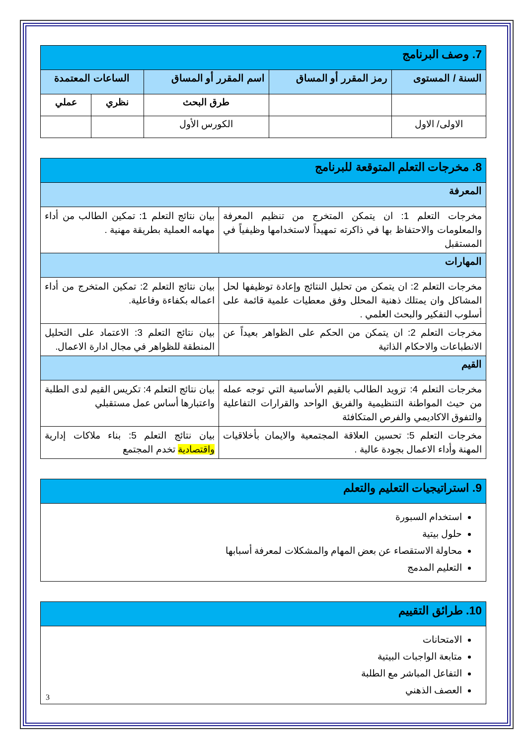| 7. وصف البرنامج | | | | |
| السنة / المستوى | رمز المقرر أو المساق | اسم المقرر أو المساق | الساعات المعتمدة | |
| | | طرق البحث | نظري | عملي |
| الاولى/ الاول | | الكورس الأول | | |
| 8. مخرجات التعلم المتوقعة للبرنامج | |
| المعرفة | |
| مخرجات التعلم 1: ان يتمكن المتخرج من تنظيم المعرفة والمعلومات والاحتفاظ بها في ذاكرته تمهيداً لاستخدامها وظيفياً في المستقبل | بيان نتائج التعلم 1: تمكين الطالب من أداء مهامه العملية بطريقة مهنية . |
| المهارات | |
| مخرجات التعلم 2: ان يتمكن من تحليل النتائج وإعادة توظيفها لحل المشاكل وان يمتلك ذهنية المحلل وفق معطيات علمية قائمة على أسلوب التفكير والبحث العلمي . | بيان نتائج التعلم 2: تمكين المتخرج من أداء اعماله بكفاءة وفاعلية. |
| مخرجات التعلم 2: ان يتمكن من الحكم على الظواهر بعيداً عن الانطباعات والاحكام الذاتية | بيان نتائج التعلم 3: الاعتماد على التحليل المنطقة للظواهر في مجال ادارة الاعمال. |
| القيم | |
| مخرجات التعلم 4: تزويد الطالب بالقيم الأساسية التي توجه عمله من حيث المواطنة التنظيمية والفريق الواحد والقرارات التفاعلية والتفوق الاكاديمي والفرص المتكافئة | بيان نتائج التعلم 4: تكريس القيم لدى الطلبة واعتبارها أساس عمل مستقبلي |
| مخرجات التعلم 5: تحسين العلاقة المجتمعية والايمان بأخلاقيات المهنة وأداء الاعمال بجودة عالية . | بيان نتائج التعلم 5: بناء ملاكات إدارية واقتصادية تخدم المجتمع |
| 9. استراتيجيات التعليم والتعلم |
| استخدام السبورة حلول بيتية محاولة الاستقصاء عن بعض المهام والمشكلات لمعرفة أسبابها التعليم المدمج |
| 10. طرائق التقييم |
| الامتحانات متابعة الواجبات البيتية التفاعل المباشر مع الطلبة العصف الذهني |
3